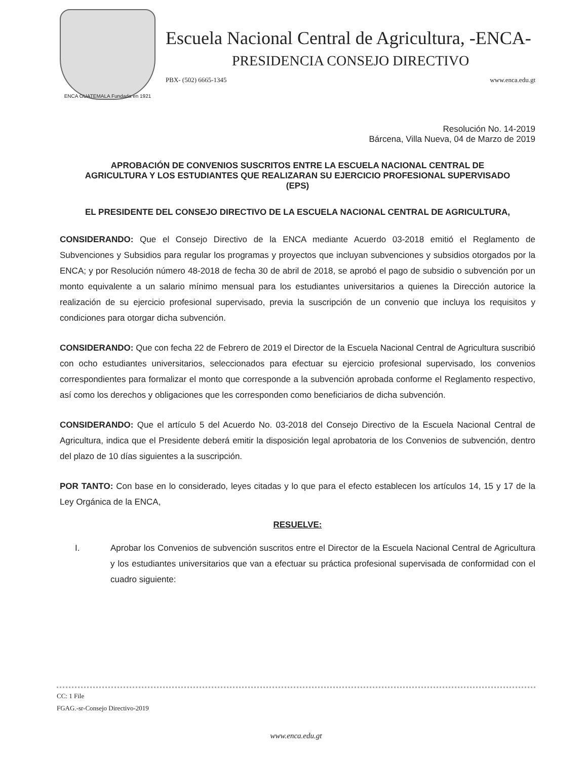ENCA GUATEMALA Fundada en 1921
Escuela Nacional Central de Agricultura, -ENCA-
PRESIDENCIA CONSEJO DIRECTIVO
PBX- (502) 6665-1345 www.enca.edu.gt
Resolución No. 14-2019
Bárcena, Villa Nueva, 04 de Marzo de 2019
APROBACIÓN DE CONVENIOS SUSCRITOS ENTRE LA ESCUELA NACIONAL CENTRAL DE AGRICULTURA Y LOS ESTUDIANTES QUE REALIZARAN SU EJERCICIO PROFESIONAL SUPERVISADO (EPS)
EL PRESIDENTE DEL CONSEJO DIRECTIVO DE LA ESCUELA NACIONAL CENTRAL DE AGRICULTURA,
CONSIDERANDO: Que el Consejo Directivo de la ENCA mediante Acuerdo 03-2018 emitió el Reglamento de Subvenciones y Subsidios para regular los programas y proyectos que incluyan subvenciones y subsidios otorgados por la ENCA; y por Resolución número 48-2018 de fecha 30 de abril de 2018, se aprobó el pago de subsidio o subvención por un monto equivalente a un salario mínimo mensual para los estudiantes universitarios a quienes la Dirección autorice la realización de su ejercicio profesional supervisado, previa la suscripción de un convenio que incluya los requisitos y condiciones para otorgar dicha subvención.
CONSIDERANDO: Que con fecha 22 de Febrero de 2019 el Director de la Escuela Nacional Central de Agricultura suscribió con ocho estudiantes universitarios, seleccionados para efectuar su ejercicio profesional supervisado, los convenios correspondientes para formalizar el monto que corresponde a la subvención aprobada conforme el Reglamento respectivo, así como los derechos y obligaciones que les corresponden como beneficiarios de dicha subvención.
CONSIDERANDO: Que el artículo 5 del Acuerdo No. 03-2018 del Consejo Directivo de la Escuela Nacional Central de Agricultura, indica que el Presidente deberá emitir la disposición legal aprobatoria de los Convenios de subvención, dentro del plazo de 10 días siguientes a la suscripción.
POR TANTO: Con base en lo considerado, leyes citadas y lo que para el efecto establecen los artículos 14, 15 y 17 de la Ley Orgánica de la ENCA,
RESUELVE:
I. Aprobar los Convenios de subvención suscritos entre el Director de la Escuela Nacional Central de Agricultura y los estudiantes universitarios que van a efectuar su práctica profesional supervisada de conformidad con el cuadro siguiente:
CC: 1 File
FGAG.-sr-Consejo Directivo-2019
www.enca.edu.gt